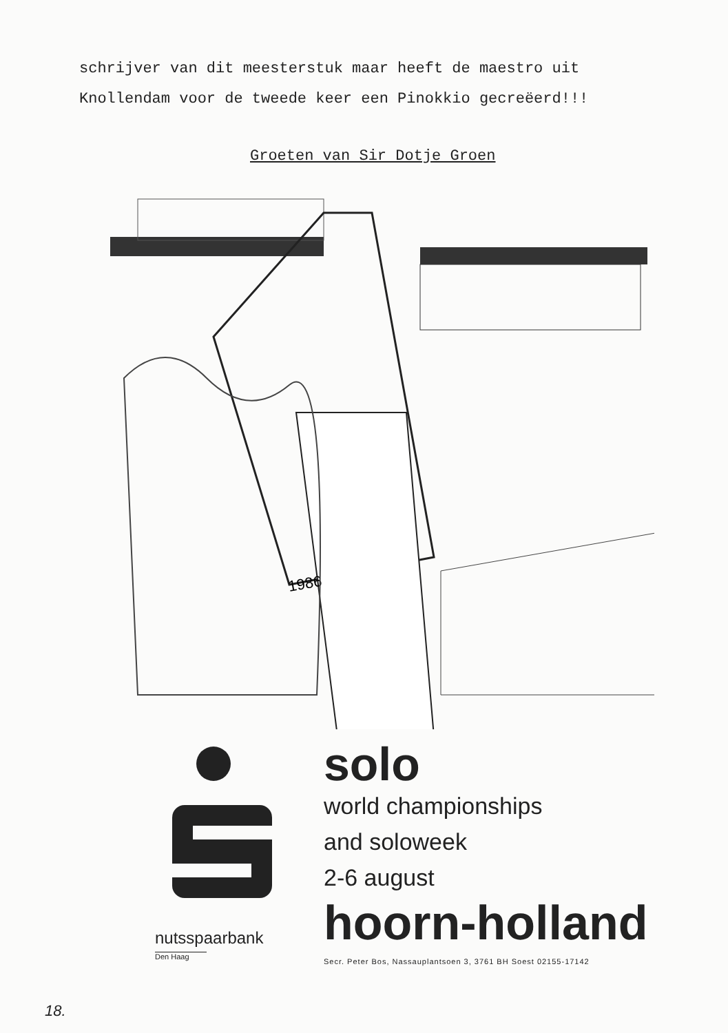schrijver van dit meesterstuk maar heeft de maestro uit
Knollendam voor de tweede keer een Pinokkio gecreëerd!!!
Groeten van Sir Dotje Groen
1986
nutsspaarbank
Den Haag
solo
world championships
and soloweek
2-6 august
hoorn-holland
Secr. Peter Bos, Nassauplantsoen 3, 3761 BH Soest 02155-17142
18.